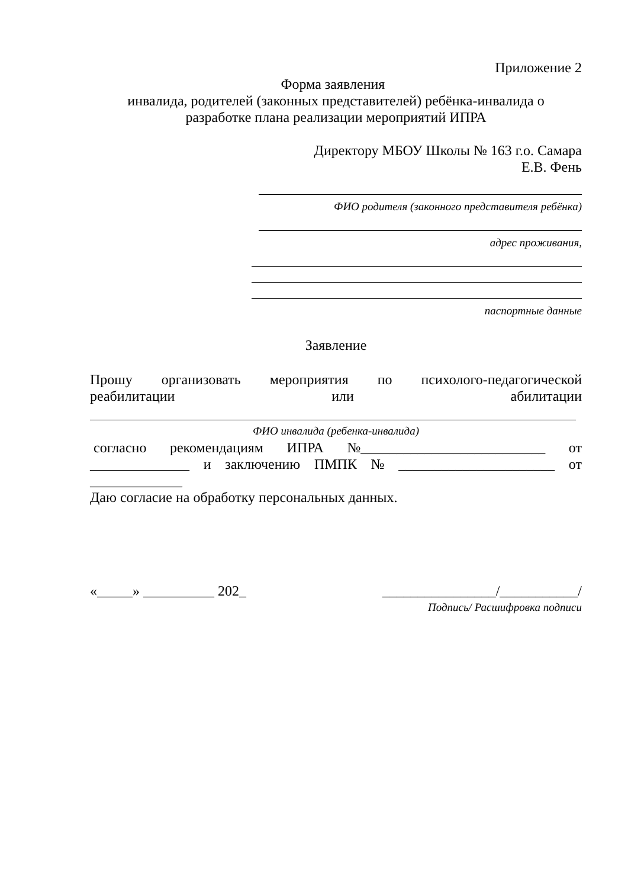Приложение 2
Форма заявления
инвалида, родителей (законных представителей) ребёнка-инвалида о
разработке плана реализации мероприятий ИПРА
Директору МБОУ Школы № 163 г.о. Самара
Е.В. Фень
ФИО родителя (законного представителя ребёнка)
адрес проживания,
паспортные данные
Заявление
Прошу организовать мероприятия по психолого-педагогической
реабилитации или абилитации
ФИО инвалида (ребенка-инвалида)
согласно рекомендациям ИПРА №__________________________ от
______________ и заключению ПМПК № ______________________ от
_____________
Даю согласие на обработку персональных данных.
«_____» __________ 202_ ________________/___________/
Подпись/ Расшифровка подписи